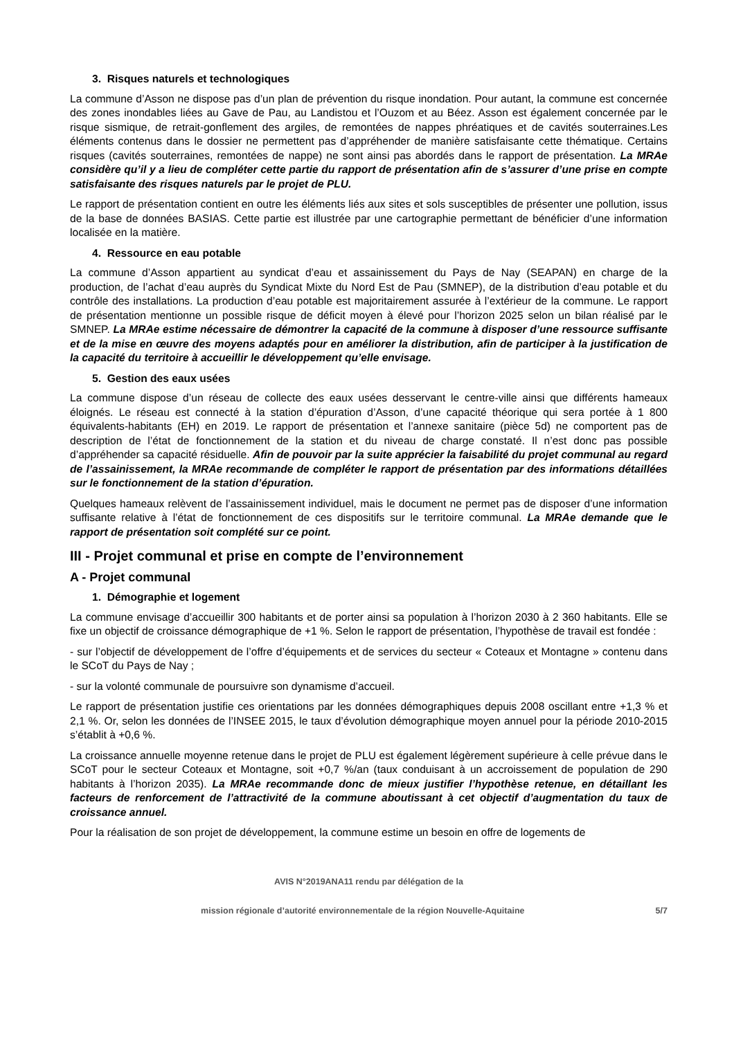3. Risques naturels et technologiques
La commune d’Asson ne dispose pas d’un plan de prévention du risque inondation. Pour autant, la commune est concernée des zones inondables liées au Gave de Pau, au Landistou et l’Ouzom et au Béez. Asson est également concernée par le risque sismique, de retrait-gonflement des argiles, de remontées de nappes phréatiques et de cavités souterraines.Les éléments contenus dans le dossier ne permettent pas d’appréhender de manière satisfaisante cette thématique. Certains risques (cavités souterraines, remontées de nappe) ne sont ainsi pas abordés dans le rapport de présentation. La MRAe considère qu’il y a lieu de compléter cette partie du rapport de présentation afin de s’assurer d’une prise en compte satisfaisante des risques naturels par le projet de PLU.
Le rapport de présentation contient en outre les éléments liés aux sites et sols susceptibles de présenter une pollution, issus de la base de données BASIAS. Cette partie est illustrée par une cartographie permettant de bénéficier d’une information localisée en la matière.
4. Ressource en eau potable
La commune d’Asson appartient au syndicat d’eau et assainissement du Pays de Nay (SEAPAN) en charge de la production, de l’achat d’eau auprès du Syndicat Mixte du Nord Est de Pau (SMNEP), de la distribution d’eau potable et du contrôle des installations. La production d’eau potable est majoritairement assurée à l’extérieur de la commune. Le rapport de présentation mentionne un possible risque de déficit moyen à élevé pour l’horizon 2025 selon un bilan réalisé par le SMNEP. La MRAe estime nécessaire de démontrer la capacité de la commune à disposer d’une ressource suffisante et de la mise en œuvre des moyens adaptés pour en améliorer la distribution, afin de participer à la justification de la capacité du territoire à accueillir le développement qu’elle envisage.
5. Gestion des eaux usées
La commune dispose d’un réseau de collecte des eaux usées desservant le centre-ville ainsi que différents hameaux éloignés. Le réseau est connecté à la station d’épuration d’Asson, d’une capacité théorique qui sera portée à 1 800 équivalents-habitants (EH) en 2019. Le rapport de présentation et l’annexe sanitaire (pièce 5d) ne comportent pas de description de l’état de fonctionnement de la station et du niveau de charge constaté. Il n’est donc pas possible d’appréhender sa capacité résiduelle. Afin de pouvoir par la suite apprécier la faisabilité du projet communal au regard de l’assainissement, la MRAe recommande de compléter le rapport de présentation par des informations détaillées sur le fonctionnement de la station d’épuration.
Quelques hameaux relèvent de l’assainissement individuel, mais le document ne permet pas de disposer d’une information suffisante relative à l’état de fonctionnement de ces dispositifs sur le territoire communal. La MRAe demande que le rapport de présentation soit complété sur ce point.
III - Projet communal et prise en compte de l’environnement
A - Projet communal
1. Démographie et logement
La commune envisage d’accueillir 300 habitants et de porter ainsi sa population à l’horizon 2030 à 2 360 habitants. Elle se fixe un objectif de croissance démographique de +1 %. Selon le rapport de présentation, l’hypothèse de travail est fondée :
- sur l’objectif de développement de l’offre d’équipements et de services du secteur « Coteaux et Montagne » contenu dans le SCoT du Pays de Nay ;
- sur la volonté communale de poursuivre son dynamisme d’accueil.
Le rapport de présentation justifie ces orientations par les données démographiques depuis 2008 oscillant entre +1,3 % et 2,1 %. Or, selon les données de l’INSEE 2015, le taux d’évolution démographique moyen annuel pour la période 2010-2015 s’établit à +0,6 %.
La croissance annuelle moyenne retenue dans le projet de PLU est également légèrement supérieure à celle prévue dans le SCoT pour le secteur Coteaux et Montagne, soit +0,7 %/an (taux conduisant à un accroissement de population de 290 habitants à l’horizon 2035). La MRAe recommande donc de mieux justifier l’hypothèse retenue, en détaillant les facteurs de renforcement de l’attractivité de la commune aboutissant à cet objectif d’augmentation du taux de croissance annuel.
Pour la réalisation de son projet de développement, la commune estime un besoin en offre de logements de
AVIS N°2019ANA11 rendu par délégation de la
mission régionale d’autorité environnementale de la région Nouvelle-Aquitaine 5/7